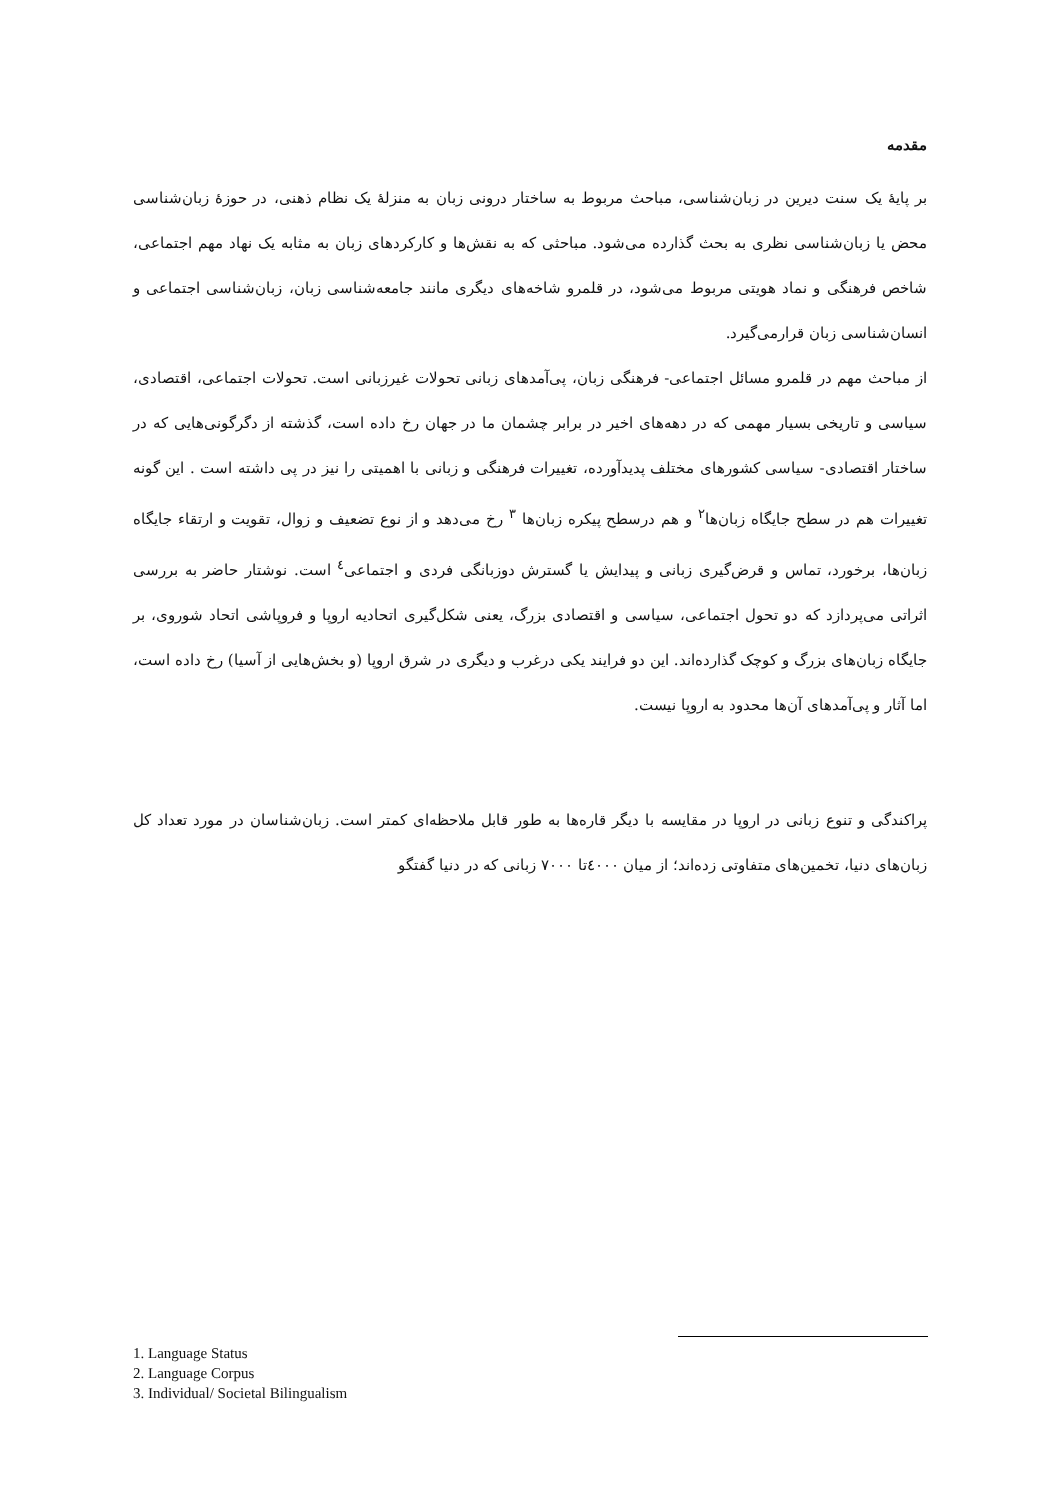مقدمه
بر پایهٔ یک سنت دیرین در زبان‌شناسی، مباحث مربوط به ساختار درونی زبان به منزلهٔ یک نظام ذهنی، در حوزهٔ زبان‌شناسی محض یا زبان‌شناسی نظری به بحث گذارده می‌شود. مباحثی که به نقش‌ها و کارکردهای زبان به مثابه یک نهاد مهم اجتماعی، شاخص فرهنگی و نماد هویتی مربوط می‌شود، در قلمرو شاخه‌های دیگری مانند جامعه‌شناسی زبان، زبان‌شناسی اجتماعی و انسان‌شناسی زبان قرارمی‌گیرد.
از مباحث مهم در قلمرو مسائل اجتماعی- فرهنگی زبان، پی‌آمدهای زبانی تحولات غیرزبانی است. تحولات اجتماعی، اقتصادی، سیاسی و تاریخی بسیار مهمی که در دهه‌های اخیر در برابر چشمان ما در جهان رخ داده است، گذشته از دگرگونی‌هایی که در ساختار اقتصادی- سیاسی کشورهای مختلف پدیدآورده، تغییرات فرهنگی و زبانی با اهمیتی را نیز در پی داشته است . این گونه تغییرات هم در سطح جایگاه زبان‌ها<sup>۲</sup> و هم درسطح پیکره زبان‌ها <sup>۳</sup> رخ می‌دهد و از نوع تضعیف و زوال، تقویت و ارتقاء جایگاه زبان‌ها، برخورد، تماس و قرض‌گیری زبانی و پیدایش یا گسترش دوزبانگی فردی و اجتماعی<sup>٤</sup> است. نوشتار حاضر به بررسی اثراتی می‌پردازد که دو تحول اجتماعی، سیاسی و اقتصادی بزرگ، یعنی شکل‌گیری اتحادیه اروپا و فروپاشی اتحاد شوروی، بر جایگاه زبان‌های بزرگ و کوچک گذارده‌اند. این دو فرایند یکی درغرب و دیگری در شرق اروپا (و بخش‌هایی از آسیا) رخ داده است، اما آثار و پی‌آمدهای آن‌ها محدود به اروپا نیست.
پراکندگی و تنوع زبانی در اروپا در مقایسه با دیگر قاره‌ها به طور قابل ملاحظه‌ای کمتر است. زبان‌شناسان در مورد تعداد کل زبان‌های دنیا، تخمین‌های متفاوتی زده‌اند؛ از میان ٤۰۰۰تا ۷۰۰۰ زبانی که در دنیا گفتگو
1. Language Status
2. Language Corpus
3. Individual/ Societal Bilingualism